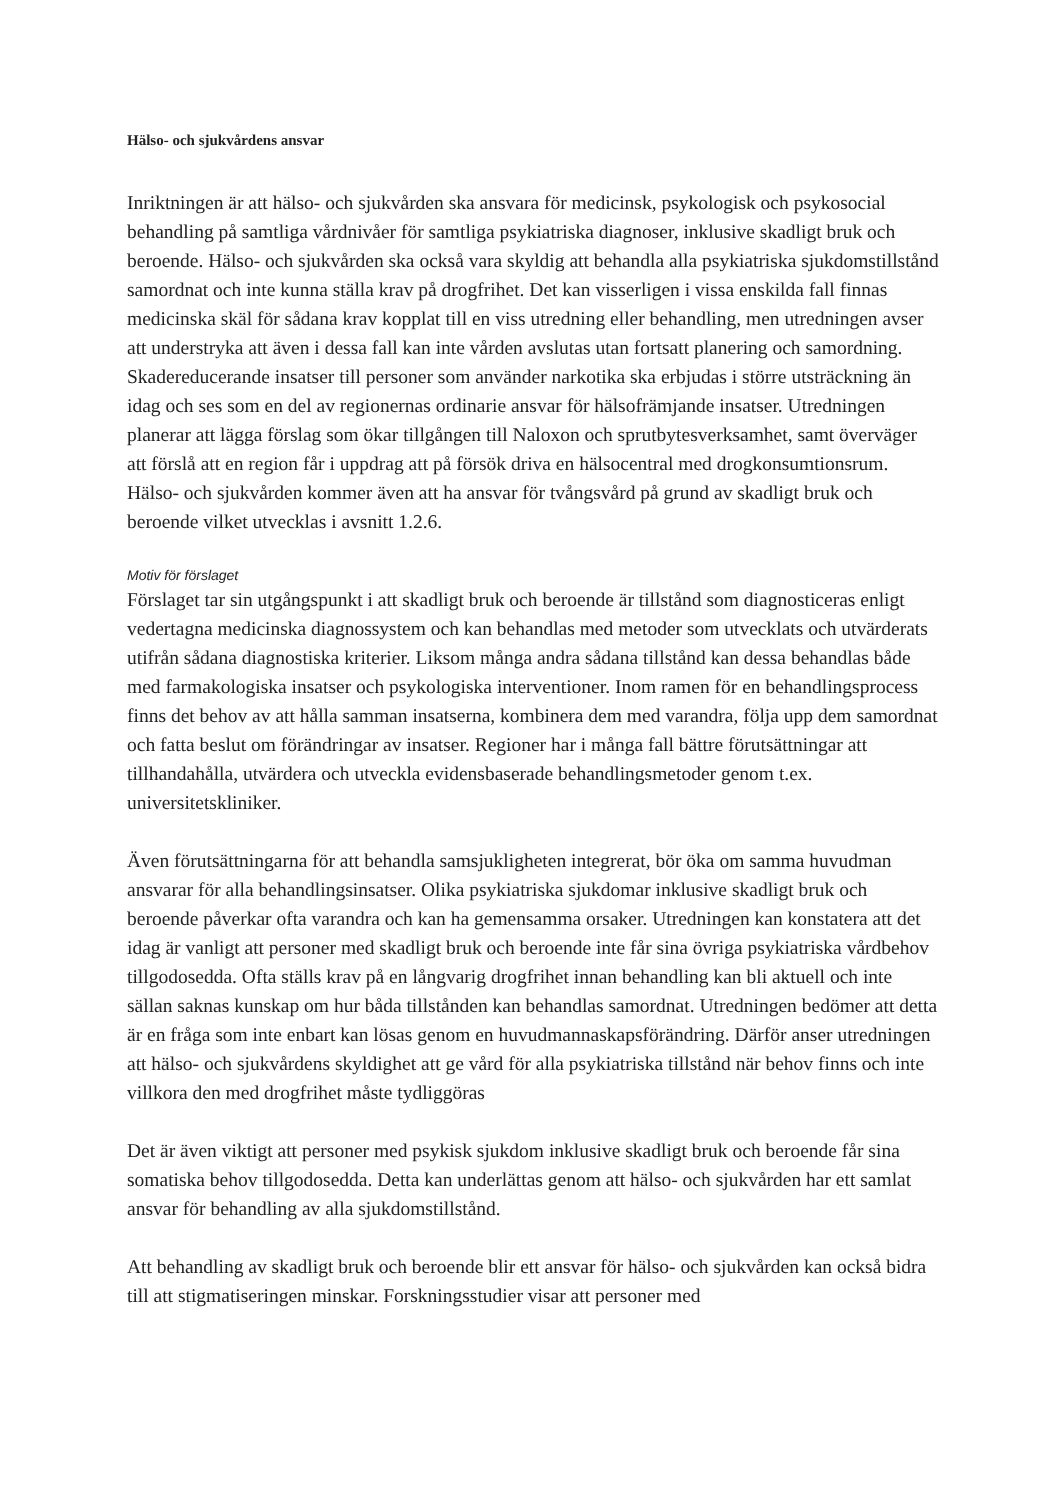Hälso- och sjukvårdens ansvar
Inriktningen är att hälso- och sjukvården ska ansvara för medicinsk, psykologisk och psykosocial behandling på samtliga vårdnivåer för samtliga psykiatriska diagnoser, inklusive skadligt bruk och beroende. Hälso- och sjukvården ska också vara skyldig att behandla alla psykiatriska sjukdomstillstånd samordnat och inte kunna ställa krav på drogfrihet. Det kan visserligen i vissa enskilda fall finnas medicinska skäl för sådana krav kopplat till en viss utredning eller behandling, men utredningen avser att understryka att även i dessa fall kan inte vården avslutas utan fortsatt planering och samordning. Skadereducerande insatser till personer som använder narkotika ska erbjudas i större utsträckning än idag och ses som en del av regionernas ordinarie ansvar för hälsofrämjande insatser. Utredningen planerar att lägga förslag som ökar tillgången till Naloxon och sprutbytesverksamhet, samt överväger att förslå att en region får i uppdrag att på försök driva en hälsocentral med drogkonsumtionsrum. Hälso- och sjukvården kommer även att ha ansvar för tvångsvård på grund av skadligt bruk och beroende vilket utvecklas i avsnitt 1.2.6.
Motiv för förslaget
Förslaget tar sin utgångspunkt i att skadligt bruk och beroende är tillstånd som diagnosticeras enligt vedertagna medicinska diagnossystem och kan behandlas med metoder som utvecklats och utvärderats utifrån sådana diagnostiska kriterier. Liksom många andra sådana tillstånd kan dessa behandlas både med farmakologiska insatser och psykologiska interventioner. Inom ramen för en behandlingsprocess finns det behov av att hålla samman insatserna, kombinera dem med varandra, följa upp dem samordnat och fatta beslut om förändringar av insatser. Regioner har i många fall bättre förutsättningar att tillhandahålla, utvärdera och utveckla evidensbaserade behandlingsmetoder genom t.ex. universitetskliniker.
Även förutsättningarna för att behandla samsjukligheten integrerat, bör öka om samma huvudman ansvarar för alla behandlingsinsatser. Olika psykiatriska sjukdomar inklusive skadligt bruk och beroende påverkar ofta varandra och kan ha gemensamma orsaker. Utredningen kan konstatera att det idag är vanligt att personer med skadligt bruk och beroende inte får sina övriga psykiatriska vårdbehov tillgodosedda. Ofta ställs krav på en långvarig drogfrihet innan behandling kan bli aktuell och inte sällan saknas kunskap om hur båda tillstånden kan behandlas samordnat. Utredningen bedömer att detta är en fråga som inte enbart kan lösas genom en huvudmannaskapsförändring. Därför anser utredningen att hälso- och sjukvårdens skyldighet att ge vård för alla psykiatriska tillstånd när behov finns och inte villkora den med drogfrihet måste tydliggöras
Det är även viktigt att personer med psykisk sjukdom inklusive skadligt bruk och beroende får sina somatiska behov tillgodosedda. Detta kan underlättas genom att hälso- och sjukvården har ett samlat ansvar för behandling av alla sjukdomstillstånd.
Att behandling av skadligt bruk och beroende blir ett ansvar för hälso- och sjukvården kan också bidra till att stigmatiseringen minskar. Forskningsstudier visar att personer med